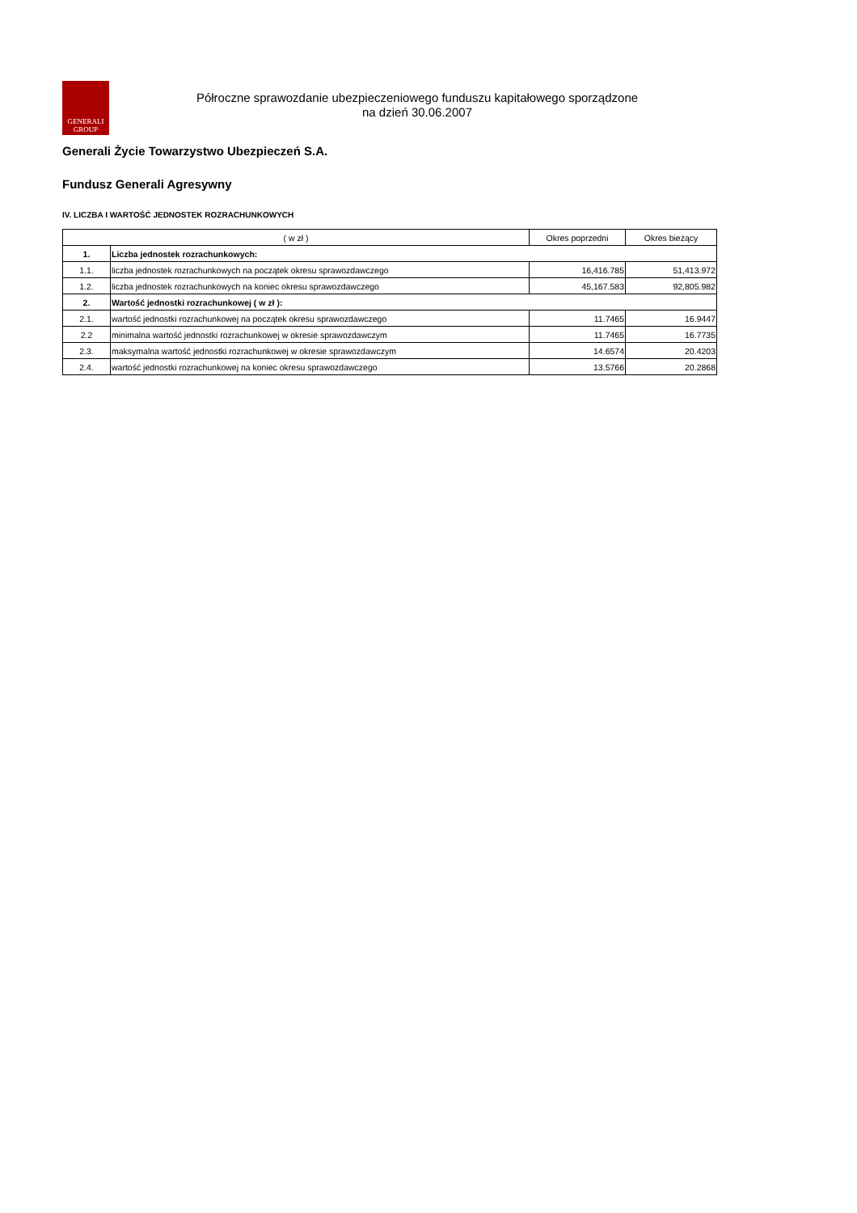GENERALI
GROUP
Półroczne sprawozdanie ubezpieczeniowego funduszu kapitałowego sporządzone
na dzień 30.06.2007
Generali Życie Towarzystwo Ubezpieczeń S.A.
Fundusz Generali Agresywny
IV. LICZBA I WARTOŚĆ JEDNOSTEK ROZRACHUNKOWYCH
| ( w zł ) | | Okres poprzedni | Okres bieżący |
| --- | --- | --- | --- |
| 1. | Liczba jednostek rozrachunkowych: | | |
| 1.1. | liczba jednostek rozrachunkowych na początek okresu sprawozdawczego | 16,416.785 | 51,413.972 |
| 1.2. | liczba jednostek rozrachunkowych na koniec okresu sprawozdawczego | 45,167.583 | 92,805.982 |
| 2. | Wartość jednostki rozrachunkowej ( w zł ): | | |
| 2.1. | wartość jednostki rozrachunkowej na początek okresu sprawozdawczego | 11.7465 | 16.9447 |
| 2.2 | minimalna wartość jednostki rozrachunkowej w okresie sprawozdawczym | 11.7465 | 16.7735 |
| 2.3. | maksymalna wartość jednostki rozrachunkowej w okresie sprawozdawczym | 14.6574 | 20.4203 |
| 2.4. | wartość jednostki rozrachunkowej na koniec okresu sprawozdawczego | 13.5766 | 20.2868 |